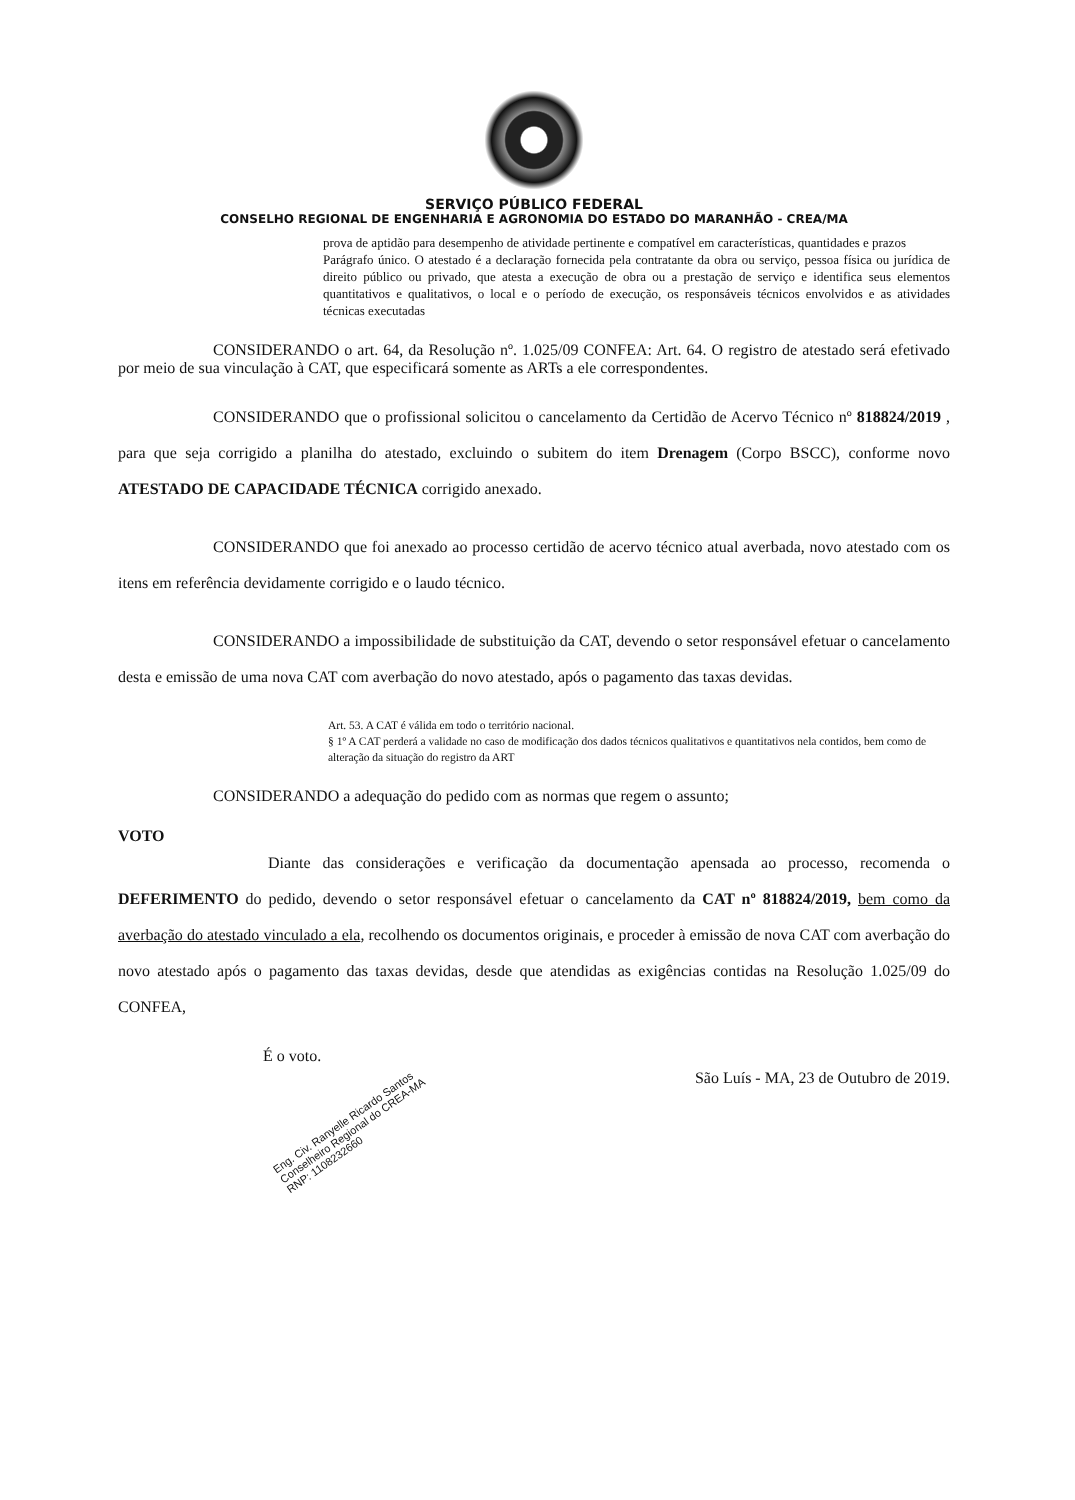SERVIÇO PÚBLICO FEDERAL
CONSELHO REGIONAL DE ENGENHARIA E AGRONOMIA DO ESTADO DO MARANHÃO - CREA/MA
prova de aptidão para desempenho de atividade pertinente e compatível em características, quantidades e prazos
Parágrafo único. O atestado é a declaração fornecida pela contratante da obra ou serviço, pessoa física ou jurídica de direito público ou privado, que atesta a execução de obra ou a prestação de serviço e identifica seus elementos quantitativos e qualitativos, o local e o período de execução, os responsáveis técnicos envolvidos e as atividades técnicas executadas
CONSIDERANDO o art. 64, da Resolução nº. 1.025/09 CONFEA: Art. 64. O registro de atestado será efetivado por meio de sua vinculação à CAT, que especificará somente as ARTs a ele correspondentes.
CONSIDERANDO que o profissional solicitou o cancelamento da Certidão de Acervo Técnico nº 818824/2019 , para que seja corrigido a planilha do atestado, excluindo o subitem do item Drenagem (Corpo BSCC), conforme novo ATESTADO DE CAPACIDADE TÉCNICA corrigido anexado.
CONSIDERANDO que foi anexado ao processo certidão de acervo técnico atual averbada, novo atestado com os itens em referência devidamente corrigido e o laudo técnico.
CONSIDERANDO a impossibilidade de substituição da CAT, devendo o setor responsável efetuar o cancelamento desta e emissão de uma nova CAT com averbação do novo atestado, após o pagamento das taxas devidas.
Art. 53. A CAT é válida em todo o território nacional.
§ 1º A CAT perderá a validade no caso de modificação dos dados técnicos qualitativos e quantitativos nela contidos, bem como de alteração da situação do registro da ART
CONSIDERANDO a adequação do pedido com as normas que regem o assunto;
VOTO
Diante das considerações e verificação da documentação apensada ao processo, recomenda o DEFERIMENTO do pedido, devendo o setor responsável efetuar o cancelamento da CAT nº 818824/2019, bem como da averbação do atestado vinculado a ela, recolhendo os documentos originais, e proceder à emissão de nova CAT com averbação do novo atestado após o pagamento das taxas devidas, desde que atendidas as exigências contidas na Resolução 1.025/09 do CONFEA,
É o voto.
Eng. Civ. Ranyelle Ricardo Santos Conselheiro Regional do CREA-MA RNP: 1108232660
São Luís - MA, 23 de Outubro de 2019.